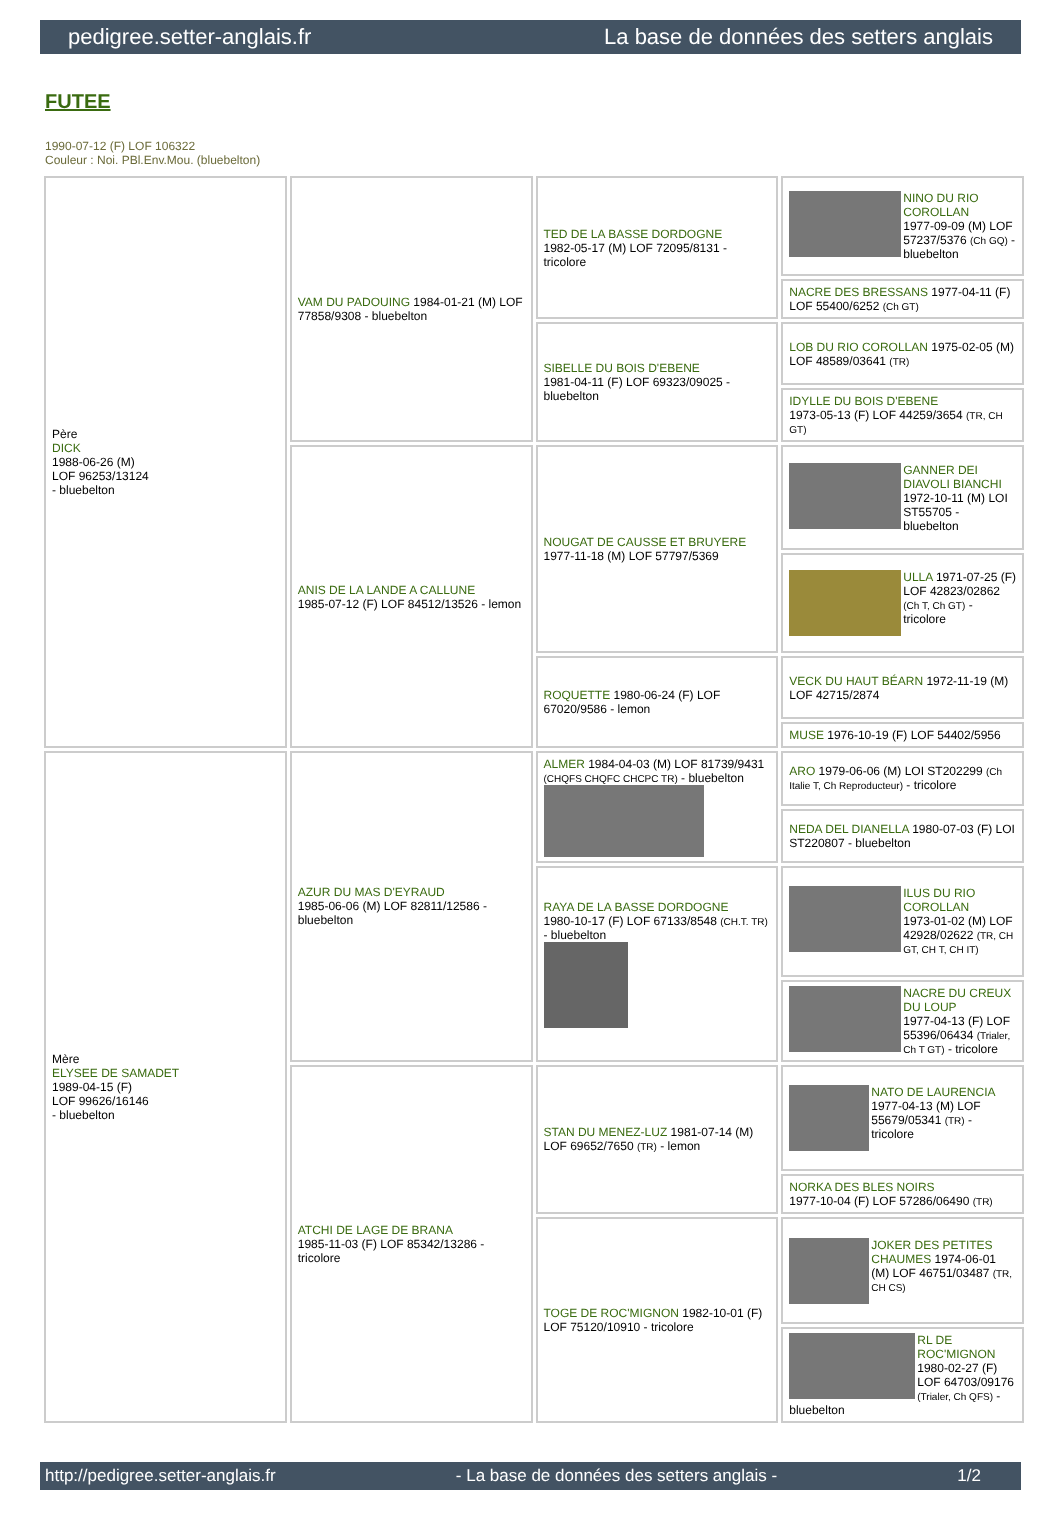pedigree.setter-anglais.fr La base de données des setters anglais
FUTEE
1990-07-12 (F) LOF 106322
Couleur : Noi. PBl.Env.Mou. (bluebelton)
| Père DICK 1988-06-26 (M) LOF 96253/13124 - bluebelton | VAM DU PADOUING 1984-01-21 (M) LOF 77858/9308 - bluebelton | TED DE LA BASSE DORDOGNE 1982-05-17 (M) LOF 72095/8131 - tricolore | NINO DU RIO COROLLAN 1977-09-09 (M) LOF 57237/5376 (Ch GQ) - bluebelton |
| | | | NACRE DES BRESSANS 1977-04-11 (F) LOF 55400/6252 (Ch GT) |
| | | SIBELLE DU BOIS D'EBENE 1981-04-11 (F) LOF 69323/09025 - bluebelton | LOB DU RIO COROLLAN 1975-02-05 (M) LOF 48589/03641 (TR) |
| | | | IDYLLE DU BOIS D'EBENE 1973-05-13 (F) LOF 44259/3654 (TR, CH GT) |
| | ANIS DE LA LANDE A CALLUNE 1985-07-12 (F) LOF 84512/13526 - lemon | NOUGAT DE CAUSSE ET BRUYERE 1977-11-18 (M) LOF 57797/5369 | GANNER DEI DIAVOLI BIANCHI 1972-10-11 (M) LOI ST55705 - bluebelton |
| | | | ULLA 1971-07-25 (F) LOF 42823/02862 (Ch T, Ch GT) - tricolore |
| | | ROQUETTE 1980-06-24 (F) LOF 67020/9586 - lemon | VECK DU HAUT BÉARN 1972-11-19 (M) LOF 42715/2874 |
| | | | MUSE 1976-10-19 (F) LOF 54402/5956 |
| Mère ELYSEE DE SAMADET 1989-04-15 (F) LOF 99626/16146 - bluebelton | AZUR DU MAS D'EYRAUD 1985-06-06 (M) LOF 82811/12586 - bluebelton | ALMER 1984-04-03 (M) LOF 81739/9431 (CHQFS CHQFC CHCPC TR) - bluebelton | ARO 1979-06-06 (M) LOI ST202299 (Ch Italie T, Ch Reproducteur) - tricolore |
| | | | NEDA DEL DIANELLA 1980-07-03 (F) LOI ST220807 - bluebelton |
| | | RAYA DE LA BASSE DORDOGNE 1980-10-17 (F) LOF 67133/8548 (CH.T. TR) - bluebelton | ILUS DU RIO COROLLAN 1973-01-02 (M) LOF 42928/02622 (TR, CH GT, CH T, CH IT) |
| | | | NACRE DU CREUX DU LOUP 1977-04-13 (F) LOF 55396/06434 (Trialer, Ch T GT) - tricolore |
| | ATCHI DE LAGE DE BRANA 1985-11-03 (F) LOF 85342/13286 - tricolore | STAN DU MENEZ-LUZ 1981-07-14 (M) LOF 69652/7650 (TR) - lemon | NATO DE LAURENCIA 1977-04-13 (M) LOF 55679/05341 (TR) - tricolore |
| | | | NORKA DES BLES NOIRS 1977-10-04 (F) LOF 57286/06490 (TR) |
| | | TOGE DE ROC'MIGNON 1982-10-01 (F) LOF 75120/10910 - tricolore | JOKER DES PETITES CHAUMES 1974-06-01 (M) LOF 46751/03487 (TR, CH CS) |
| | | | RL DE ROC'MIGNON 1980-02-27 (F) LOF 64703/09176 (Trialer, Ch QFS) - bluebelton |
http://pedigree.setter-anglais.fr - La base de données des setters anglais - 1/2